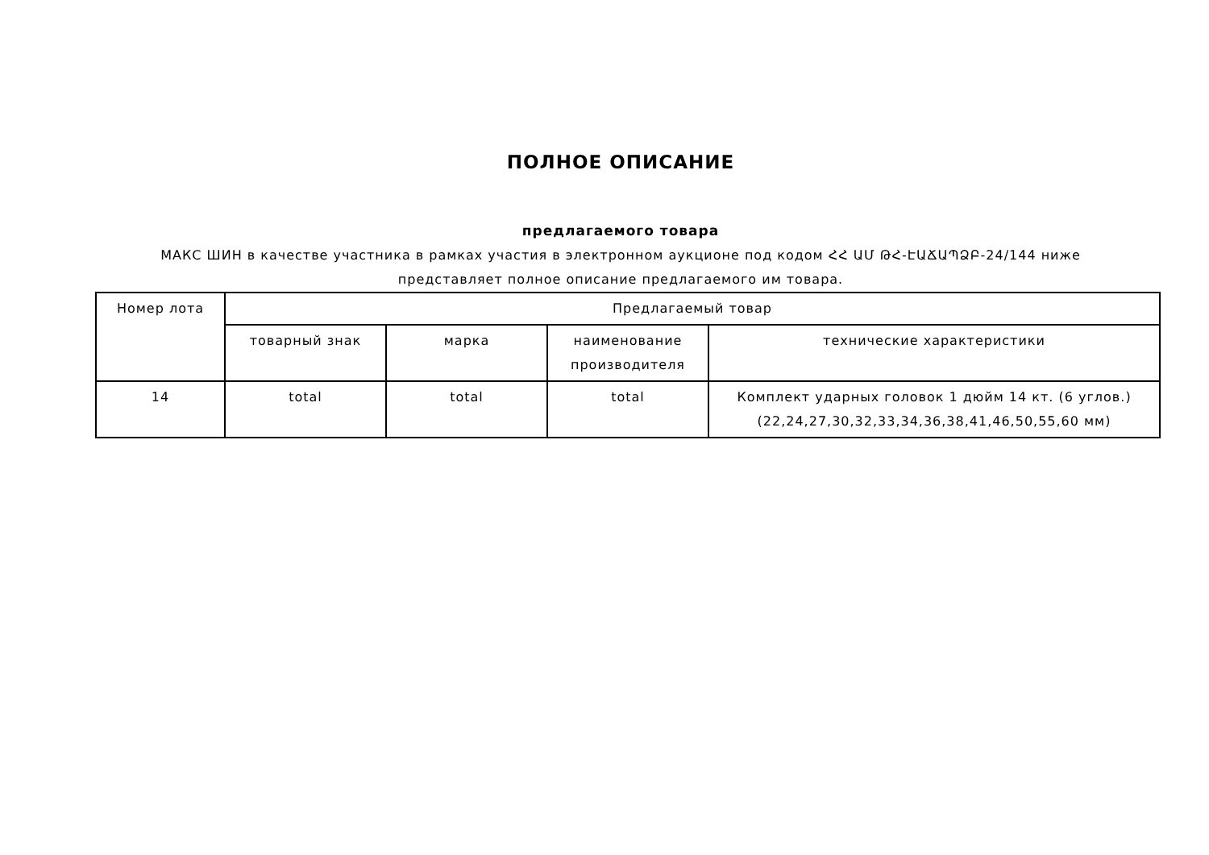ПОЛНОЕ ОПИСАНИЕ
предлагаемого товара
МАКС ШИН в качестве участника в рамках участия в электронном аукционе под кодом ՀՀ ԱՄ ԹՀ-ԷԱՃԱՊՁԲ-24/144 ниже
представляет полное описание предлагаемого им товара.
| Номер лота | Предлагаемый товар | | | |
| --- | --- | --- | --- | --- |
| | товарный знак | марка | наименование производителя | технические характеристики |
| 14 | total | total | total | Комплект ударных головок 1 дюйм 14 кт. (6 углов.) (22,24,27,30,32,33,34,36,38,41,46,50,55,60 мм) |